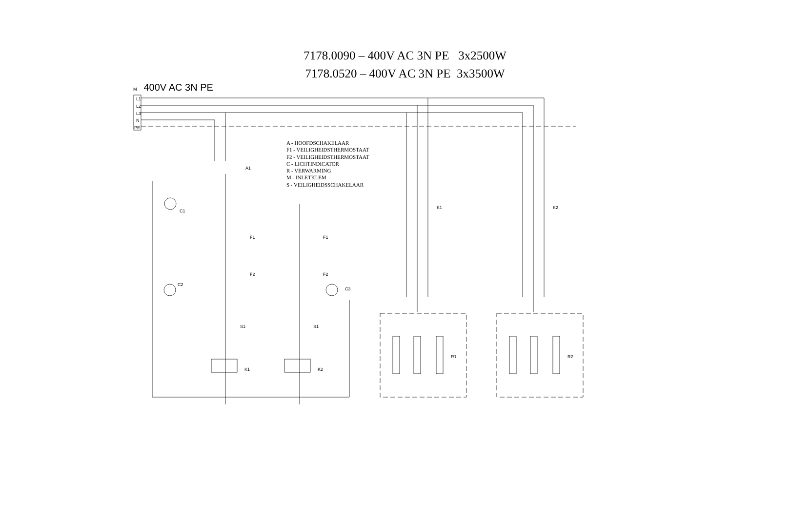7178.0090 – 400V AC 3N PE 3x2500W
7178.0520 – 400V AC 3N PE 3x3500W
M 400V AC 3N PE
A - HOOFDSCHAKELAAR
F1 - VEILIGHEIDSTHERMOSTAAT
F2 - VEILIGHEIDSTHERMOSTAAT
C - LICHTINDICATOR
R - VERWARMING
M - INLETKLEM
S - VEILIGHEIDSSCHAKELAAR
L1
L2
L3
N
PE
A1
C1
C2
C3
F1
F1
F2
F2
S1
S1
K1
K2
K1
K2
R1
R2